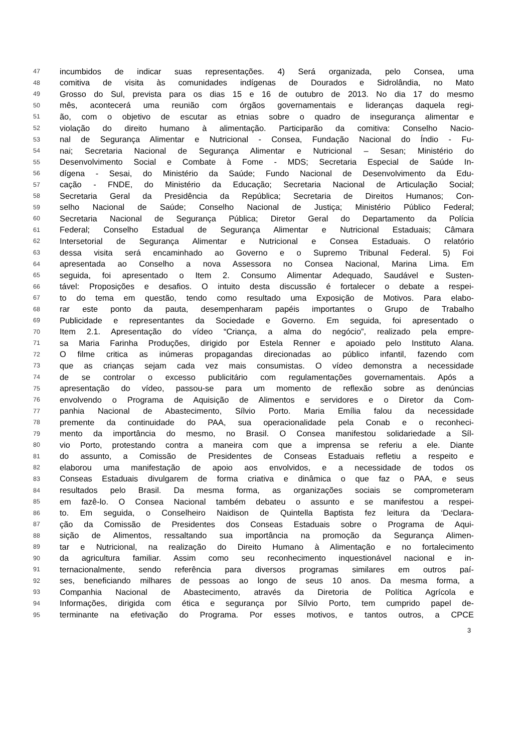47 incumbidos de indicar suas representações. 4) Será organizada, pelo Consea, uma
48 comitiva de visita às comunidades indígenas de Dourados e Sidrolândia, no Mato
49 Grosso do Sul, prevista para os dias 15 e 16 de outubro de 2013. No dia 17 do mesmo
50 mês, acontecerá uma reunião com órgãos governamentais e lideranças daquela regi-
51 ão, com o objetivo de escutar as etnias sobre o quadro de insegurança alimentar e
52 violação do direito humano à alimentação. Participarão da comitiva: Conselho Nacio-
53 nal de Segurança Alimentar e Nutricional - Consea, Fundação Nacional do Índio - Fu-
54 nai; Secretaria Nacional de Segurança Alimentar e Nutricional – Sesan; Ministério do
55 Desenvolvimento Social e Combate à Fome - MDS; Secretaria Especial de Saúde In-
56 dígena - Sesai, do Ministério da Saúde; Fundo Nacional de Desenvolvimento da Edu-
57 cação - FNDE, do Ministério da Educação; Secretaria Nacional de Articulação Social;
58 Secretaria Geral da Presidência da República; Secretaria de Direitos Humanos; Con-
59 selho Nacional de Saúde; Conselho Nacional de Justiça; Ministério Público Federal;
60 Secretaria Nacional de Segurança Pública; Diretor Geral do Departamento da Polícia
61 Federal; Conselho Estadual de Segurança Alimentar e Nutricional Estaduais; Câmara
62 Intersetorial de Segurança Alimentar e Nutricional e Consea Estaduais. O relatório
63 dessa visita será encaminhado ao Governo e o Supremo Tribunal Federal. 5) Foi
64 apresentada ao Conselho a nova Assessora no Consea Nacional, Marina Lima. Em
65 seguida, foi apresentado o Item 2. Consumo Alimentar Adequado, Saudável e Susten-
66 tável: Proposições e desafios. O intuito desta discussão é fortalecer o debate a respei-
67 to do tema em questão, tendo como resultado uma Exposição de Motivos. Para elabo-
68 rar este ponto da pauta, desempenharam papéis importantes o Grupo de Trabalho
69 Publicidade e representantes da Sociedade e Governo. Em seguida, foi apresentado o
70 Item 2.1. Apresentação do vídeo “Criança, a alma do negócio”, realizado pela empre-
71 sa Maria Farinha Produções, dirigido por Estela Renner e apoiado pelo Instituto Alana.
72 O filme critica as inúmeras propagandas direcionadas ao público infantil, fazendo com
73 que as crianças sejam cada vez mais consumistas. O vídeo demonstra a necessidade
74 de se controlar o excesso publicitário com regulamentações governamentais. Após a
75 apresentação do vídeo, passou-se para um momento de reflexão sobre as denúncias
76 envolvendo o Programa de Aquisição de Alimentos e servidores e o Diretor da Com-
77 panhia Nacional de Abastecimento, Sílvio Porto. Maria Emília falou da necessidade
78 premente da continuidade do PAA, sua operacionalidade pela Conab e o reconheci-
79 mento da importância do mesmo, no Brasil. O Consea manifestou solidariedade a Síl-
80 vio Porto, protestando contra a maneira com que a imprensa se referiu a ele. Diante
81 do assunto, a Comissão de Presidentes de Conseas Estaduais refletiu a respeito e
82 elaborou uma manifestação de apoio aos envolvidos, e a necessidade de todos os
83 Conseas Estaduais divulgarem de forma criativa e dinâmica o que faz o PAA, e seus
84 resultados pelo Brasil. Da mesma forma, as organizações sociais se comprometeram
85 em fazê-lo. O Consea Nacional também debateu o assunto e se manifestou a respei-
86 to. Em seguida, o Conselheiro Naidison de Quintella Baptista fez leitura da ‘Declara-
87 ção da Comissão de Presidentes dos Conseas Estaduais sobre o Programa de Aqui-
88 sição de Alimentos, ressaltando sua importância na promoção da Segurança Alimen-
89 tar e Nutricional, na realização do Direito Humano à Alimentação e no fortalecimento
90 da agricultura familiar. Assim como seu reconhecimento inquestionável nacional e in-
91 ternacionalmente, sendo referência para diversos programas similares em outros paí-
92 ses, beneficiando milhares de pessoas ao longo de seus 10 anos. Da mesma forma, a
93 Companhia Nacional de Abastecimento, através da Diretoria de Política Agrícola e
94 Informações, dirigida com ética e segurança por Sílvio Porto, tem cumprido papel de-
95 terminante na efetivação do Programa. Por esses motivos, e tantos outros, a CPCE
3